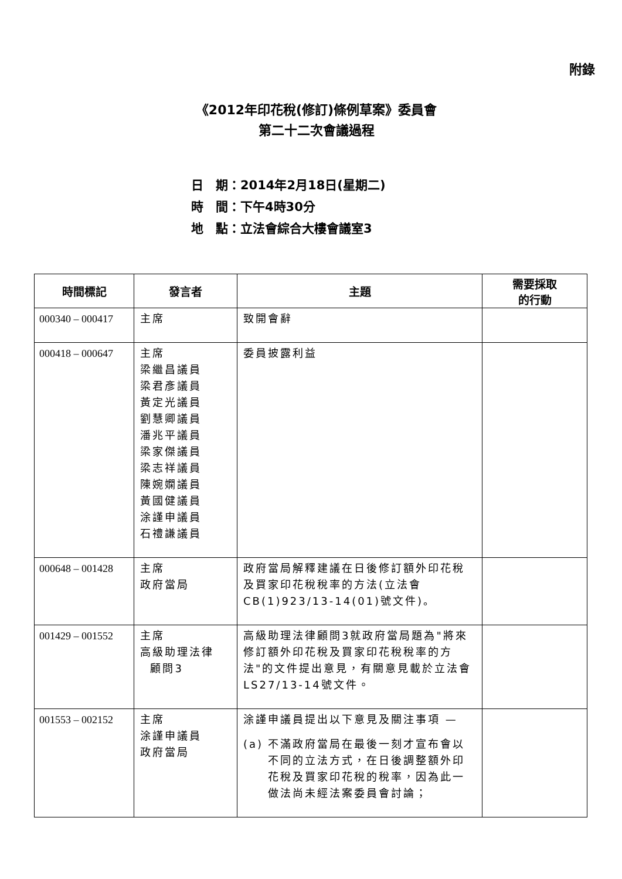附錄
《2012年印花稅(修訂)條例草案》委員會
第二十二次會議過程
日　期：2014年2月18日(星期二)
時　間：下午4時30分
地　點：立法會綜合大樓會議室3
| 時間標記 | 發言者 | 主題 | 需要採取 的行動 |
| --- | --- | --- | --- |
| 000340 – 000417 | 主席 | 致開會辭 | |
| 000418 – 000647 | 主席 梁繼昌議員 梁君彥議員 黃定光議員 劉慧卿議員 潘兆平議員 梁家傑議員 梁志祥議員 陳婉嫻議員 黃國健議員 涂謹申議員 石禮謙議員 | 委員披露利益 | |
| 000648 – 001428 | 主席 政府當局 | 政府當局解釋建議在日後修訂額外印花稅及買家印花稅稅率的方法(立法會CB(1)923/13-14(01)號文件)。 | |
| 001429 – 001552 | 主席 高級助理法律 顧問3 | 高級助理法律顧問3就政府當局題為"將來修訂額外印花稅及買家印花稅稅率的方法"的文件提出意見，有關意見載於立法會LS27/13-14號文件。 | |
| 001553 – 002152 | 主席 涂謹申議員 政府當局 | 涂謹申議員提出以下意見及關注事項 — (a) 不滿政府當局在最後一刻才宣布會以不同的立法方式，在日後調整額外印花稅及買家印花稅的稅率，因為此一做法尚未經法案委員會討論； | |